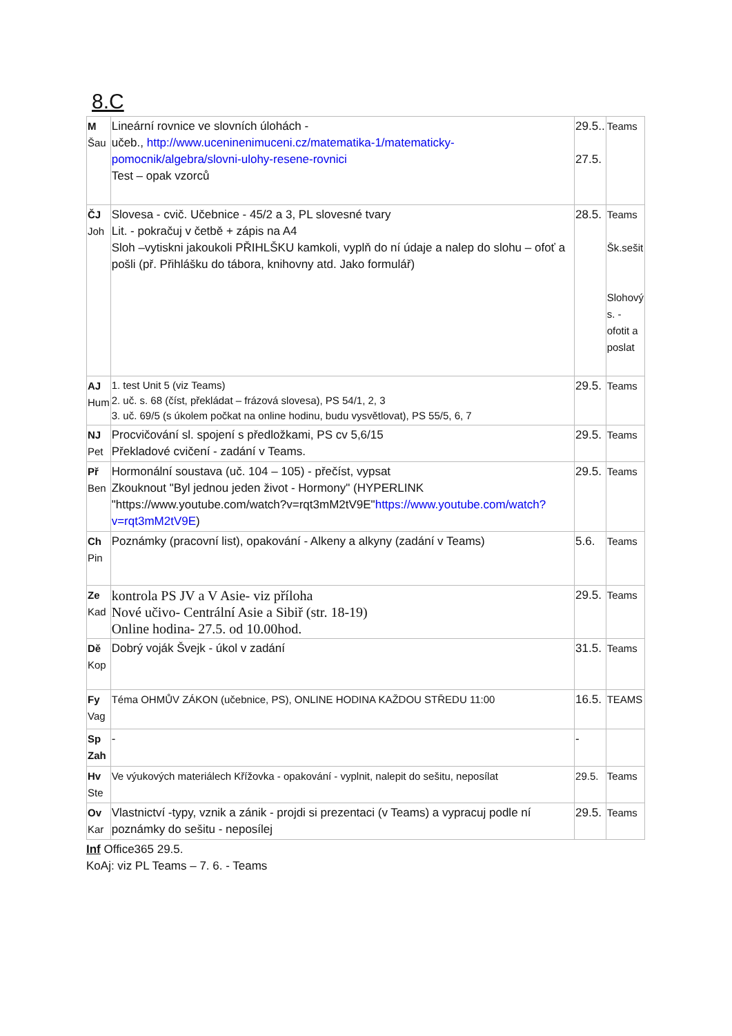8.C
| M Šau | Lineární rovnice ve slovních úlohách - učeb., http://www.uceninenimuceni.cz/matematika-1/matematicky-pomocnik/algebra/slovni-ulohy-resene-rovnici Test – opak vzorců | 29.5.. 27.5. | Teams |
| ČJ Joh | Slovesa - cvič. Učebnice - 45/2 a 3, PL slovesné tvary Lit. - pokračuj v četbě + zápis na A4 Sloh –vytiskni jakoukoli PŘIHLŠKU kamkoli, vyplň do ní údaje a nalep do slohu – ofoť a pošli (př. Přihlášku do tábora, knihovny atd. Jako formulář) | 28.5. | Teams Šk.sešit Slohový s. - ofotit a poslat |
| AJ Hum | 1. test Unit 5 (viz Teams) 2. uč. s. 68 (číst, překládat – frázová slovesa), PS 54/1, 2, 3 3. uč. 69/5 (s úkolem počkat na online hodinu, budu vysvětlovat), PS 55/5, 6, 7 | 29.5. | Teams |
| NJ Pet | Procvičování sl. spojení s předložkami, PS cv 5,6/15 Překladové cvičení - zadání v Teams. | 29.5. | Teams |
| Př Ben | Hormonální soustava (uč. 104 – 105) - přečíst, vypsat Zkouknout "Byl jednou jeden život - Hormony" (HYPERLINK "https://www.youtube.com/watch?v=rqt3mM2tV9E" https://www.youtube.com/watch?v=rqt3mM2tV9E ) | 29.5. | Teams |
| Ch Pin | Poznámky (pracovní list), opakování - Alkeny a alkyny (zadání v Teams) | 5.6. | Teams |
| Ze Kad | kontrola PS JV a V Asie- viz příloha Nové učivo- Centrální Asie a Sibiř (str. 18-19) Online hodina- 27.5. od 10.00hod. | 29.5. | Teams |
| Dě Kop | Dobrý voják Švejk - úkol v zadání | 31.5. | Teams |
| Fy Vag | Téma OHMŮV ZÁKON (učebnice, PS), ONLINE HODINA KAŽDOU STŘEDU 11:00 | 16.5. | TEAMS |
| Sp Zah | - | - | |
| Hv Ste | Ve výukových materiálech Křížovka - opakování - vyplnit, nalepit do sešitu, neposílat | 29.5. | Teams |
| Ov Kar | Vlastnictví -typy, vznik a zánik - projdi si prezentaci (v Teams) a vypracuj podle ní poznámky do sešitu - neposílej | 29.5. | Teams |
Inf Office365 29.5.
KoAj: viz PL Teams – 7. 6. - Teams